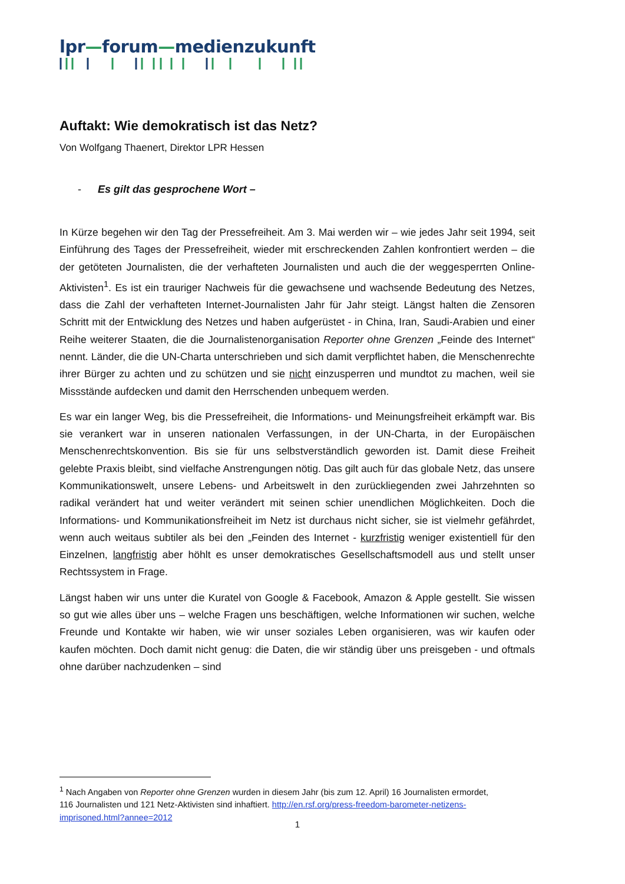lpr—forum—medienzukunft
Auftakt: Wie demokratisch ist das Netz?
Von Wolfgang Thaenert, Direktor LPR Hessen
- Es gilt das gesprochene Wort –
In Kürze begehen wir den Tag der Pressefreiheit. Am 3. Mai werden wir – wie jedes Jahr seit 1994, seit Einführung des Tages der Pressefreiheit, wieder mit erschreckenden Zahlen konfrontiert werden – die der getöteten Journalisten, die der verhafteten Journalisten und auch die der weggesperrten Online-Aktivisten<sup>1</sup>. Es ist ein trauriger Nachweis für die gewachsene und wachsende Bedeutung des Netzes, dass die Zahl der verhafteten Internet-Journalisten Jahr für Jahr steigt. Längst halten die Zensoren Schritt mit der Entwicklung des Netzes und haben aufgerüstet - in China, Iran, Saudi-Arabien und einer Reihe weiterer Staaten, die die Journalistenorganisation Reporter ohne Grenzen „Feinde des Internet“ nennt. Länder, die die UN-Charta unterschrieben und sich damit verpflichtet haben, die Menschenrechte ihrer Bürger zu achten und zu schützen und sie nicht einzusperren und mundtot zu machen, weil sie Missstände aufdecken und damit den Herrschenden unbequem werden.
Es war ein langer Weg, bis die Pressefreiheit, die Informations- und Meinungsfreiheit erkämpft war. Bis sie verankert war in unseren nationalen Verfassungen, in der UN-Charta, in der Europäischen Menschenrechtskonvention. Bis sie für uns selbstverständlich geworden ist. Damit diese Freiheit gelebte Praxis bleibt, sind vielfache Anstrengungen nötig. Das gilt auch für das globale Netz, das unsere Kommunikationswelt, unsere Lebens- und Arbeitswelt in den zurückliegenden zwei Jahrzehnten so radikal verändert hat und weiter verändert mit seinen schier unendlichen Möglichkeiten. Doch die Informations- und Kommunikationsfreiheit im Netz ist durchaus nicht sicher, sie ist vielmehr gefährdet, wenn auch weitaus subtiler als bei den „Feinden des Internet - kurzfristig weniger existentiell für den Einzelnen, langfristig aber höhlt es unser demokratisches Gesellschaftsmodell aus und stellt unser Rechtssystem in Frage.
Längst haben wir uns unter die Kuratel von Google & Facebook, Amazon & Apple gestellt. Sie wissen so gut wie alles über uns – welche Fragen uns beschäftigen, welche Informationen wir suchen, welche Freunde und Kontakte wir haben, wie wir unser soziales Leben organisieren, was wir kaufen oder kaufen möchten. Doch damit nicht genug: die Daten, die wir ständig über uns preisgeben - und oftmals ohne darüber nachzudenken – sind
<sup>1</sup> Nach Angaben von Reporter ohne Grenzen wurden in diesem Jahr (bis zum 12. April) 16 Journalisten ermordet, 116 Journalisten und 121 Netz-Aktivisten sind inhaftiert. http://en.rsf.org/press-freedom-barometer-netizens-imprisoned.html?annee=2012
1